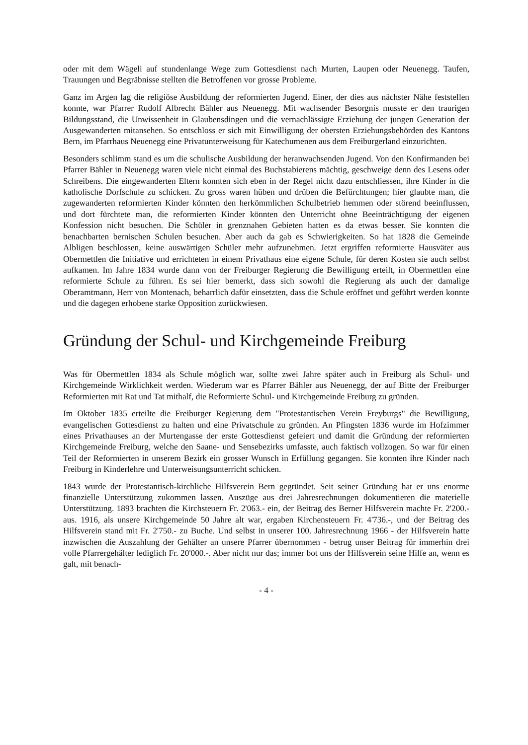oder mit dem Wägeli auf stundenlange Wege zum Gottesdienst nach Murten, Laupen oder Neuenegg. Taufen, Trauungen und Begräbnisse stellten die Betroffenen vor grosse Probleme.
Ganz im Argen lag die religiöse Ausbildung der reformierten Jugend. Einer, der dies aus nächster Nähe feststellen konnte, war Pfarrer Rudolf Albrecht Bähler aus Neuenegg. Mit wachsender Besorgnis musste er den traurigen Bildungsstand, die Unwissenheit in Glaubensdingen und die vernachlässigte Erziehung der jungen Generation der Ausgewanderten mitansehen. So entschloss er sich mit Einwilligung der obersten Erziehungsbehörden des Kantons Bern, im Pfarrhaus Neuenegg eine Privatunterweisung für Katechumenen aus dem Freiburgerland einzurichten.
Besonders schlimm stand es um die schulische Ausbildung der heranwachsenden Jugend. Von den Konfirmanden bei Pfarrer Bähler in Neuenegg waren viele nicht einmal des Buchstabierens mächtig, geschweige denn des Lesens oder Schreibens. Die eingewanderten Eltern konnten sich eben in der Regel nicht dazu entschliessen, ihre Kinder in die katholische Dorfschule zu schicken. Zu gross waren hüben und drüben die Befürchtungen; hier glaubte man, die zugewanderten reformierten Kinder könnten den herkömmlichen Schulbetrieb hemmen oder störend beeinflussen, und dort fürchtete man, die reformierten Kinder könnten den Unterricht ohne Beeinträchtigung der eigenen Konfession nicht besuchen. Die Schüler in grenznahen Gebieten hatten es da etwas besser. Sie konnten die benachbarten bernischen Schulen besuchen. Aber auch da gab es Schwierigkeiten. So hat 1828 die Gemeinde Albligen beschlossen, keine auswärtigen Schüler mehr aufzunehmen. Jetzt ergriffen reformierte Hausväter aus Obermettlen die Initiative und errichteten in einem Privathaus eine eigene Schule, für deren Kosten sie auch selbst aufkamen. Im Jahre 1834 wurde dann von der Freiburger Regierung die Bewilligung erteilt, in Obermettlen eine reformierte Schule zu führen. Es sei hier bemerkt, dass sich sowohl die Regierung als auch der damalige Oberamtmann, Herr von Montenach, beharrlich dafür einsetzten, dass die Schule eröffnet und geführt werden konnte und die dagegen erhobene starke Opposition zurückwiesen.
Gründung der Schul- und Kirchgemeinde Freiburg
Was für Obermettlen 1834 als Schule möglich war, sollte zwei Jahre später auch in Freiburg als Schul- und Kirchgemeinde Wirklichkeit werden. Wiederum war es Pfarrer Bähler aus Neuenegg, der auf Bitte der Freiburger Reformierten mit Rat und Tat mithalf, die Reformierte Schul- und Kirchgemeinde Freiburg zu gründen.
Im Oktober 1835 erteilte die Freiburger Regierung dem "Protestantischen Verein Freyburgs" die Bewilligung, evangelischen Gottesdienst zu halten und eine Privatschule zu gründen. An Pfingsten 1836 wurde im Hofzimmer eines Privathauses an der Murtengasse der erste Gottesdienst gefeiert und damit die Gründung der reformierten Kirchgemeinde Freiburg, welche den Saane- und Sensebezirks umfasste, auch faktisch vollzogen. So war für einen Teil der Reformierten in unserem Bezirk ein grosser Wunsch in Erfüllung gegangen. Sie konnten ihre Kinder nach Freiburg in Kinderlehre und Unterweisungsunterricht schicken.
1843 wurde der Protestantisch-kirchliche Hilfsverein Bern gegründet. Seit seiner Gründung hat er uns enorme finanzielle Unterstützung zukommen lassen. Auszüge aus drei Jahresrechnungen dokumentieren die materielle Unterstützung. 1893 brachten die Kirchsteuern Fr. 2'063.- ein, der Beitrag des Berner Hilfsverein machte Fr. 2'200.- aus. 1916, als unsere Kirchgemeinde 50 Jahre alt war, ergaben Kirchensteuern Fr. 4'736.-, und der Beitrag des Hilfsverein stand mit Fr. 2'750.- zu Buche. Und selbst in unserer 100. Jahresrechnung 1966 - der Hilfsverein hatte inzwischen die Auszahlung der Gehälter an unsere Pfarrer übernommen - betrug unser Beitrag für immerhin drei volle Pfarrergehälter lediglich Fr. 20'000.-. Aber nicht nur das; immer bot uns der Hilfsverein seine Hilfe an, wenn es galt, mit benach-
- 4 -